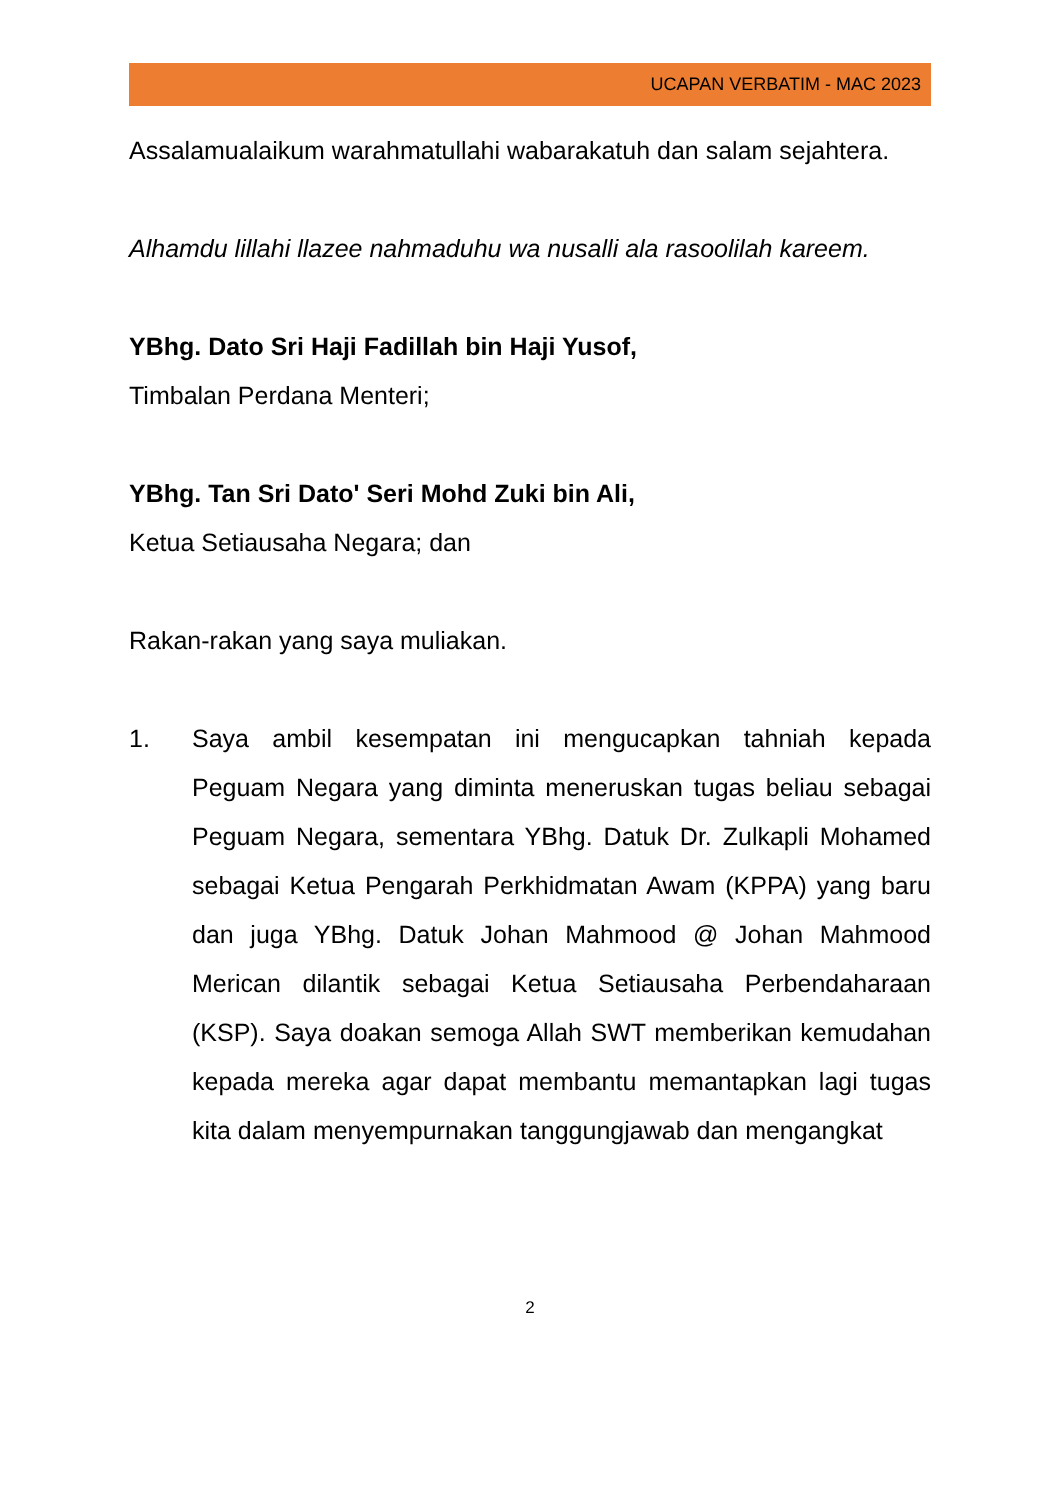UCAPAN VERBATIM - MAC 2023
Assalamualaikum warahmatullahi wabarakatuh dan salam sejahtera.
Alhamdu lillahi llazee nahmaduhu wa nusalli ala rasoolilah kareem.
YBhg. Dato Sri Haji Fadillah bin Haji Yusof,
Timbalan Perdana Menteri;
YBhg. Tan Sri Dato' Seri Mohd Zuki bin Ali,
Ketua Setiausaha Negara; dan
Rakan-rakan yang saya muliakan.
1. Saya ambil kesempatan ini mengucapkan tahniah kepada Peguam Negara yang diminta meneruskan tugas beliau sebagai Peguam Negara, sementara YBhg. Datuk Dr. Zulkapli Mohamed sebagai Ketua Pengarah Perkhidmatan Awam (KPPA) yang baru dan juga YBhg. Datuk Johan Mahmood @ Johan Mahmood Merican dilantik sebagai Ketua Setiausaha Perbendaharaan (KSP). Saya doakan semoga Allah SWT memberikan kemudahan kepada mereka agar dapat membantu memantapkan lagi tugas kita dalam menyempurnakan tanggungjawab dan mengangkat
2